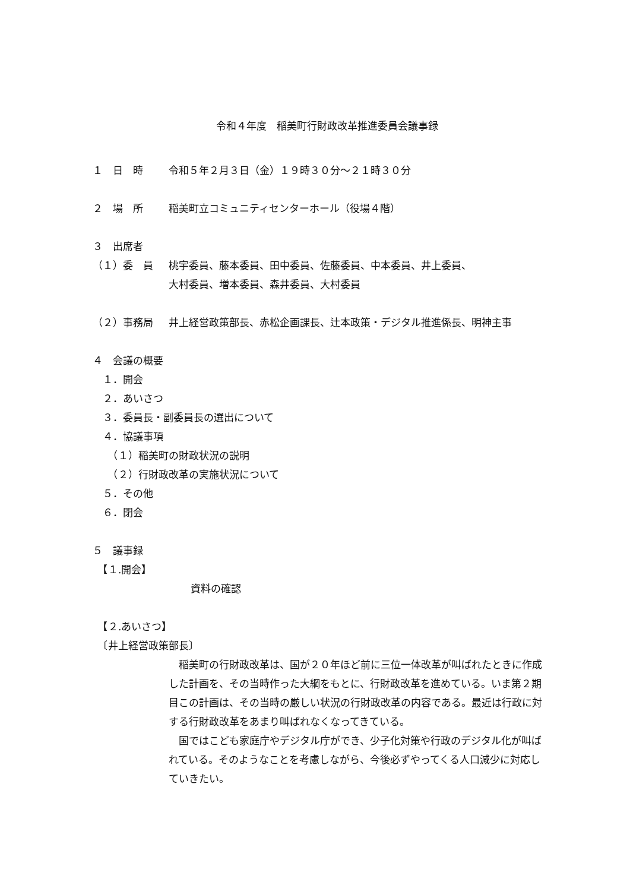令和４年度　稲美町行財政改革推進委員会議事録
１　日　時 令和５年２月３日（金）１９時３０分～２１時３０分
２　場　所 稲美町立コミュニティセンターホール（役場４階）
３　出席者
（１）委　員 桃宇委員、藤本委員、田中委員、佐藤委員、中本委員、井上委員、
大村委員、増本委員、森井委員、大村委員
（２）事務局 井上経営政策部長、赤松企画課長、辻本政策・デジタル推進係長、明神主事
４　会議の概要
　１．開会
　２．あいさつ
　３．委員長・副委員長の選出について
　４．協議事項
　　（１）稲美町の財政状況の説明
　　（２）行財政改革の実施状況について
　５．その他
　６．閉会
５　議事録
　【１.開会】
資料の確認
　【２.あいさつ】
　〔井上経営政策部長〕
　稲美町の行財政改革は、国が２０年ほど前に三位一体改革が叫ばれたときに作成した計画を、その当時作った大綱をもとに、行財政改革を進めている。いま第２期目この計画は、その当時の厳しい状況の行財政改革の内容である。最近は行政に対する行財政改革をあまり叫ばれなくなってきている。
　国ではこども家庭庁やデジタル庁ができ、少子化対策や行政のデジタル化が叫ばれている。そのようなことを考慮しながら、今後必ずやってくる人口減少に対応していきたい。